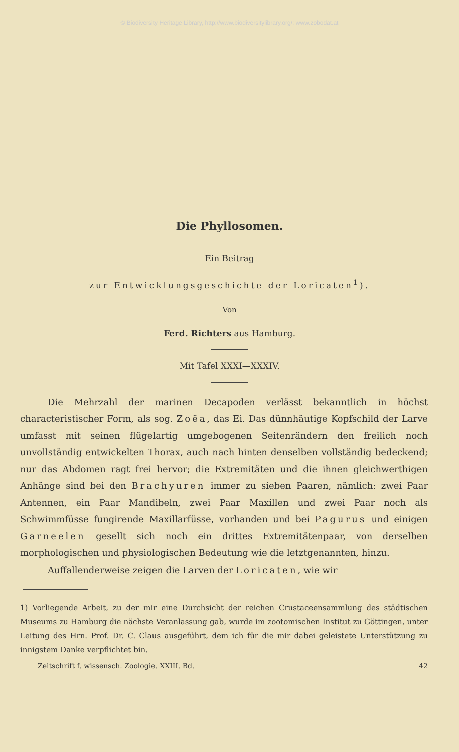© Biodiversity Heritage Library, http://www.biodiversitylibrary.org/; www.zobodat.at
Die Phyllosomen.
Ein Beitrag
zur Entwicklungsgeschichte der Loricaten<sup>1</sup>).
Von
Ferd. Richters aus Hamburg.
Mit Tafel XXXI—XXXIV.
Die Mehrzahl der marinen Decapoden verlässt bekanntlich in höchst characteristischer Form, als sog. Zoëa, das Ei. Das dünnhäutige Kopfschild der Larve umfasst mit seinen flügelartig umgebogenen Seitenrändern den freilich noch unvollständig entwickelten Thorax, auch nach hinten denselben vollständig bedeckend; nur das Abdomen ragt frei hervor; die Extremitäten und die ihnen gleichwerthigen Anhänge sind bei den Brachyuren immer zu sieben Paaren, nämlich: zwei Paar Antennen, ein Paar Mandibeln, zwei Paar Maxillen und zwei Paar noch als Schwimmfüsse fungirende Maxillarfüsse, vorhanden und bei Pagurus und einigen Garneelen gesellt sich noch ein drittes Extremitätenpaar, von derselben morphologischen und physiologischen Bedeutung wie die letztgenannten, hinzu.
Auffallenderweise zeigen die Larven der Loricaten, wie wir
1) Vorliegende Arbeit, zu der mir eine Durchsicht der reichen Crustaceensammlung des städtischen Museums zu Hamburg die nächste Veranlassung gab, wurde im zootomischen Institut zu Göttingen, unter Leitung des Hrn. Prof. Dr. C. Claus ausgeführt, dem ich für die mir dabei geleistete Unterstützung zu innigstem Danke verpflichtet bin.
Zeitschrift f. wissensch. Zoologie. XXIII. Bd. 42